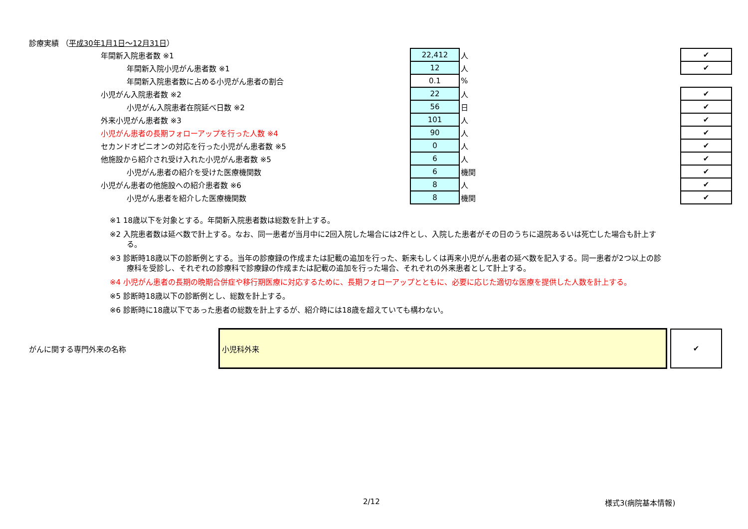診療実績 （平成30年1月1日～12月31日）
| 年間新入院患者数 ※1 | 22,412 | 人 | | ✔ |
| 年間新入院小児がん患者数 ※1 | 12 | 人 | | ✔ |
| 年間新入院患者数に占める小児がん患者の割合 | 0.1 | % | | |
| 小児がん入院患者数 ※2 | 22 | 人 | | ✔ |
| 小児がん入院患者在院延べ日数 ※2 | 56 | 日 | | ✔ |
| 外来小児がん患者数 ※3 | 101 | 人 | | ✔ |
| 小児がん患者の長期フォローアップを行った人数 ※4 | 90 | 人 | | ✔ |
| セカンドオピニオンの対応を行った小児がん患者数 ※5 | 0 | 人 | | ✔ |
| 他施設から紹介され受け入れた小児がん患者数 ※5 | 6 | 人 | | ✔ |
| 小児がん患者の紹介を受けた医療機関数 | 6 | 機関 | | ✔ |
| 小児がん患者の他施設への紹介患者数 ※6 | 8 | 人 | | ✔ |
| 小児がん患者を紹介した医療機関数 | 8 | 機関 | | ✔ |
※1 18歳以下を対象とする。年間新入院患者数は総数を計上する。
※2 入院患者数は延べ数で計上する。なお、同一患者が当月中に2回入院した場合には2件とし、入院した患者がその日のうちに退院あるいは死亡した場合も計上する。
※3 診断時18歳以下の診断例とする。当年の診療録の作成または記載の追加を行った、新来もしくは再来小児がん患者の延べ数を記入する。同一患者が2つ以上の診療科を受診し、それぞれの診療科で診療録の作成または記載の追加を行った場合、それぞれの外来患者として計上する。
※4 小児がん患者の長期の晩期合併症や移行期医療に対応するために、長期フォローアップとともに、必要に応じた適切な医療を提供した人数を計上する。
※5 診断時18歳以下の診断例とし、総数を計上する。
※6 診断時に18歳以下であった患者の総数を計上するが、紹介時には18歳を超えていても構わない。
がんに関する専門外来の名称
小児科外来 ✔
2/12 様式3(病院基本情報)